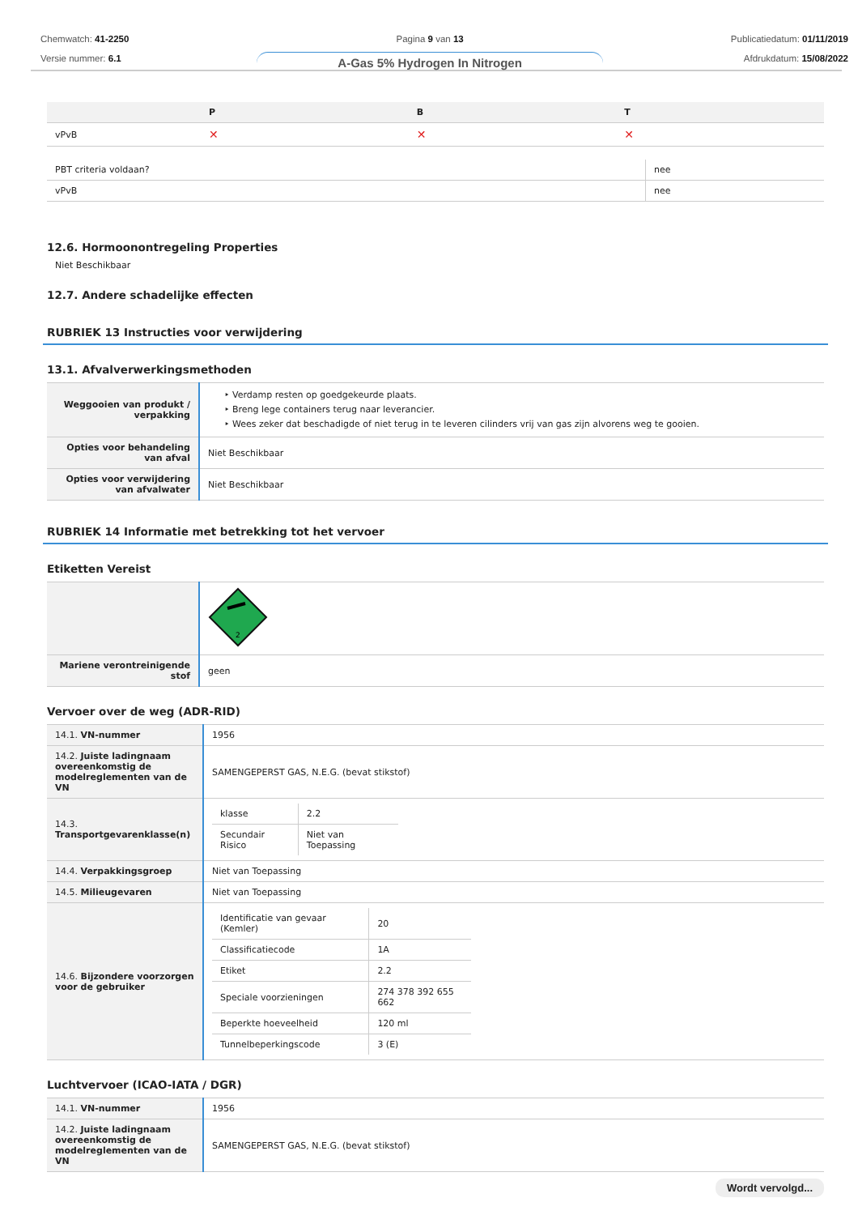Chemwatch: 41-2250
Versie nummer: 6.1
Pagina 9 van 13
A-Gas 5% Hydrogen In Nitrogen
Publicatiedatum: 01/11/2019
Afdrukdatum: 15/08/2022
| | P | B | T |
| --- | --- | --- | --- |
| vPvB | ✕ | ✕ | ✕ |
| PBT criteria voldaan? | nee |
| vPvB | nee |
12.6. Hormoonontregeling Properties
Niet Beschikbaar
12.7. Andere schadelijke effecten
RUBRIEK 13 Instructies voor verwijdering
13.1. Afvalverwerkingsmethoden
| Weggooien van produkt / verpakking | ‣ Verdamp resten op goedgekeurde plaats. ‣ Breng lege containers terug naar leverancier. ‣ Wees zeker dat beschadigde of niet terug in te leveren cilinders vrij van gas zijn alvorens weg te gooien. |
| Opties voor behandeling van afval | Niet Beschikbaar |
| Opties voor verwijdering van afvalwater | Niet Beschikbaar |
RUBRIEK 14 Informatie met betrekking tot het vervoer
Etiketten Vereist
| | 2 |
| Mariene verontreinigende stof | geen |
Vervoer over de weg (ADR-RID)
| 14.1. VN-nummer | 1956 |
| 14.2. Juiste ladingnaam overeenkomstig de modelreglementen van de VN | SAMENGEPERST GAS, N.E.G. (bevat stikstof) |
| 14.3. Transportgevarenklasse(n) | / klasse / 2.2 / / Secundair Risico / Niet van Toepassing / |
| 14.4. Verpakkingsgroep | Niet van Toepassing |
| 14.5. Milieugevaren | Niet van Toepassing |
| 14.6. Bijzondere voorzorgen voor de gebruiker | / Identificatie van gevaar (Kemler) / 20 / / Classificatiecode / 1A / / Etiket / 2.2 / / Speciale voorzieningen / 274 378 392 655 662 / / Beperkte hoeveelheid / 120 ml / / Tunnelbeperkingscode / 3 (E) / |
Luchtvervoer (ICAO-IATA / DGR)
| 14.1. VN-nummer | 1956 |
| 14.2. Juiste ladingnaam overeenkomstig de modelreglementen van de VN | SAMENGEPERST GAS, N.E.G. (bevat stikstof) |
Wordt vervolgd...